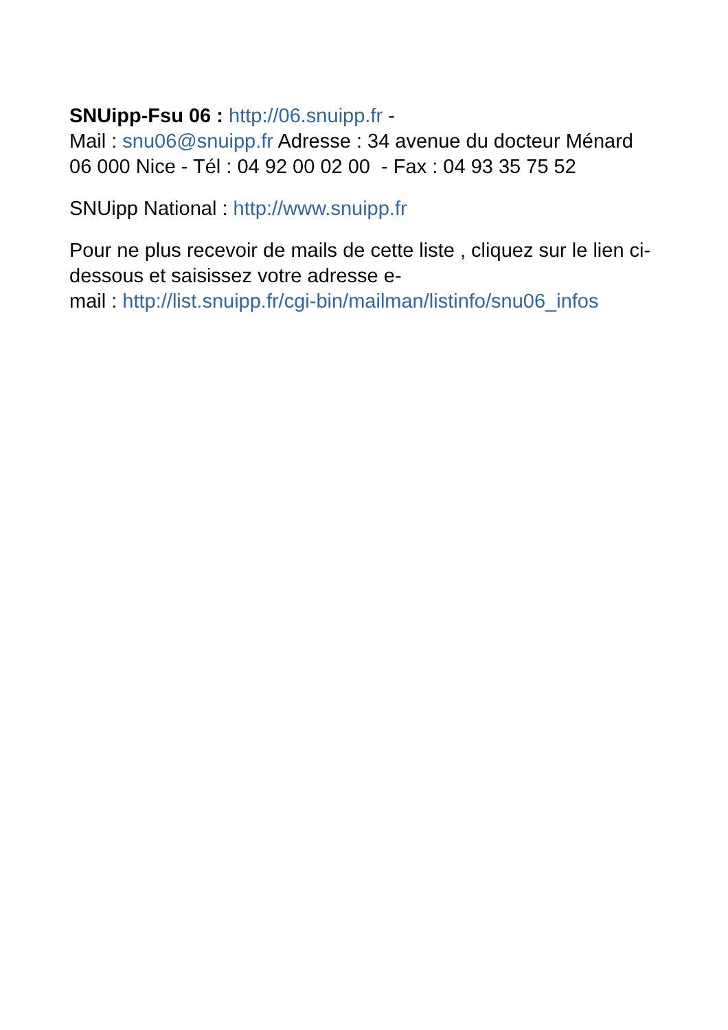SNUipp-Fsu 06 : http://06.snuipp.fr -
Mail : snu06@snuipp.fr Adresse : 34 avenue du docteur Ménard 06 000 Nice - Tél : 04 92 00 02 00 - Fax : 04 93 35 75 52
SNUipp National : http://www.snuipp.fr
Pour ne plus recevoir de mails de cette liste , cliquez sur le lien ci-dessous et saisissez votre adresse e-
mail : http://list.snuipp.fr/cgi-bin/mailman/listinfo/snu06_infos